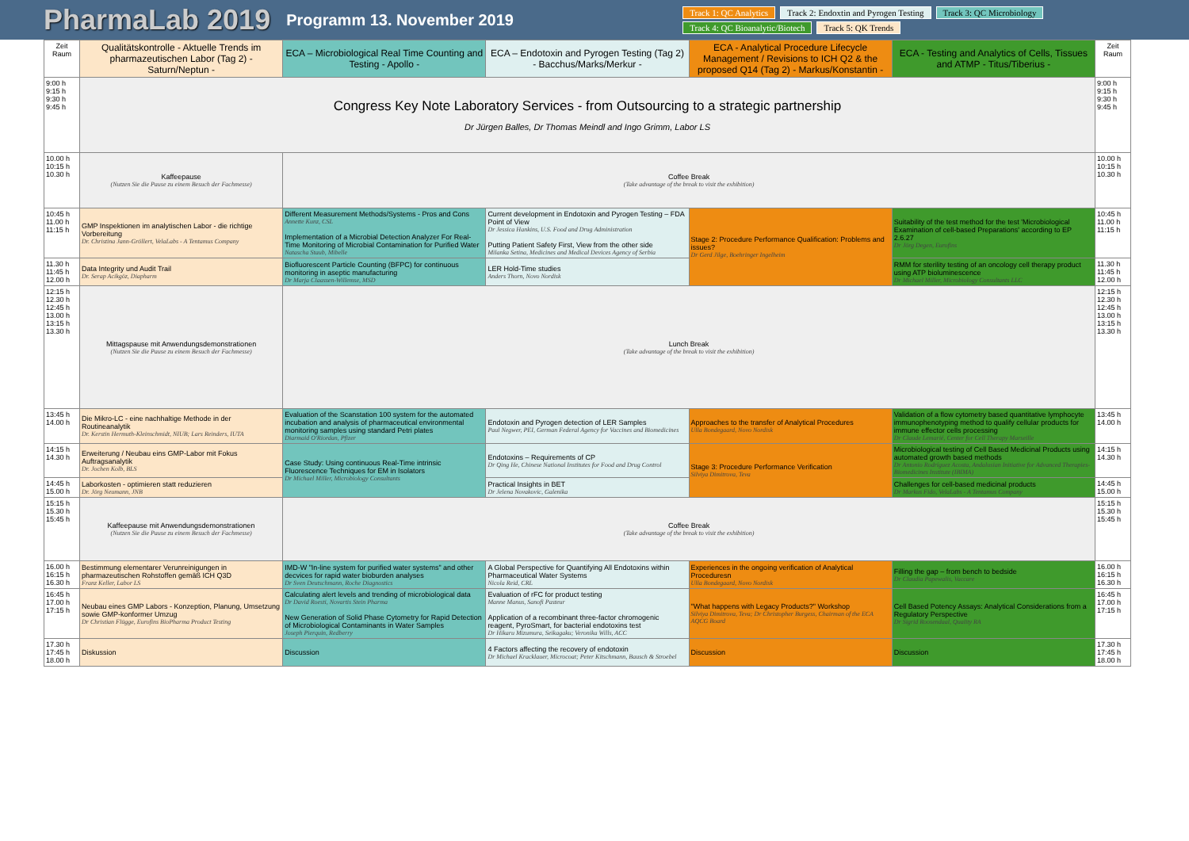PharmaLab 2019
Programm 13. November 2019
Track 1: QC Analytics Track 2: Endoxtin and Pyrogen Testing Track 3: QC Microbiology Track 4: QC Bioanalytic/Biotech Track 5: QK Trends
| Zeit Raum | Qualitätskontrolle - Aktuelle Trends im pharmazeutischen Labor (Tag 2) - Saturn/Neptun - | ECA – Microbiological Real Time Counting and Testing - Apollo - | ECA – Endotoxin and Pyrogen Testing (Tag 2) - Bacchus/Marks/Merkur - | ECA - Analytical Procedure Lifecycle Management / Revisions to ICH Q2 & the proposed Q14 (Tag 2) - Markus/Konstantin - | ECA - Testing and Analytics of Cells, Tissues and ATMP - Titus/Tiberius - | Zeit Raum |
| --- | --- | --- | --- | --- | --- | --- |
| 9:00 h 9:15 h 9:30 h 9:45 h | Congress Key Note Laboratory Services - from Outsourcing to a strategic partnership Dr Jürgen Balles, Dr Thomas Meindl and Ingo Grimm, Labor LS | | | | | 9:00 h 9:15 h 9:30 h 9:45 h |
| 10.00 h 10:15 h 10.30 h | Kaffeepause (Nutzen Sie die Pause zu einem Besuch der Fachmesse) | Coffee Break (Take advantage of the break to visit the exhibition) | | | | 10.00 h 10:15 h 10.30 h |
| 10:45 h 11.00 h 11:15 h | GMP Inspektionen im analytischen Labor - die richtige Vorbereitung Dr. Christina Jann-Gröllert, VelaLabs - A Tentamus Company | Different Measurement Methods/Systems - Pros and Cons Annette Kunz, CSL Implementation of a Microbial Detection Analyzer For Real-Time Monitoring of Microbial Contamination for Purified Water Natascha Staub, Mibelle | Current development in Endotoxin and Pyrogen Testing – FDA Point of View Dr Jessica Hankins, U.S. Food and Drug Administration Putting Patient Safety First, View from the other side Milanka Setina, Medicines and Medical Devices Agency of Serbia | Stage 2: Procedure Performance Qualification: Problems and issues? Dr Gerd Jilge, Boehringer Ingelheim | Suitability of the test method for the test 'Microbiological Examination of cell-based Preparations' according to EP 2.6.27 Dr Jörg Degen, Eurofins | 10:45 h 11.00 h 11:15 h |
| 11.30 h 11:45 h 12.00 h | Data Integrity und Audit Trail Dr. Serap Acikgöz, Diapharm | Biofluorescent Particle Counting (BFPC) for continuous monitoring in aseptic manufacturing Dr Marja Claassen-Willemse, MSD | LER Hold-Time studies Anders Thorn, Novo Nordisk | | RMM for sterility testing of an oncology cell therapy product using ATP bioluminescence Dr Michael Miller, Microbiology Consultants LLC | 11.30 h 11:45 h 12.00 h |
| 12:15 h 12.30 h 12:45 h 13.00 h 13:15 h 13.30 h | Mittagspause mit Anwendungsdemonstrationen (Nutzen Sie die Pause zu einem Besuch der Fachmesse) | Lunch Break (Take advantage of the break to visit the exhibition) | | | | 12:15 h 12.30 h 12:45 h 13.00 h 13:15 h 13.30 h |
| 13:45 h 14.00 h | Die Mikro-LC - eine nachhaltige Methode in der Routineanalytik Dr. Kerstin Hermuth-Kleinschmidt, NIUB; Lars Reinders, IUTA | Evaluation of the Scanstation 100 system for the automated incubation and analysis of pharmaceutical environmental monitoring samples using standard Petri plates Diarmaid O'Riordan, Pfizer | Endotoxin and Pyrogen detection of LER Samples Paul Negwer, PEI, German Federal Agency for Vaccines and Biomedicines | Approaches to the transfer of Analytical Procedures Ulla Bondegaard, Novo Nordisk | Validation of a flow cytometry based quantitative lymphocyte immunophenotyping method to qualify cellular products for immune effector cells processing Dr Claude Lemarié, Center for Cell Therapy Marseille | 13:45 h 14.00 h |
| 14:15 h 14.30 h | Erweiterung / Neubau eins GMP-Labor mit Fokus Auftragsanalytik Dr. Jochen Kolb, BLS | Case Study: Using continuous Real-Time intrinsic Fluorescence Techniques for EM in Isolators Dr Michael Miller, Microbiology Consultants | Endotoxins – Requirements of CP Dr Qing He, Chinese National Institutes for Food and Drug Control | Stage 3: Procedure Performance Verification Silviya Dimitrova, Teva | Microbiological testing of Cell Based Medicinal Products using automated growth based methods Dr Antonio Rodríguez Acosta, Andalusian Initiative for Advanced Therapies-Biomedicines Institute (IBIMA) | 14:15 h 14.30 h |
| 14:45 h 15.00 h | Laborkosten - optimieren statt reduzieren Dr. Jörg Neumann, JNB | | Practical Insights in BET Dr Jelena Novakovic, Galenika | | Challenges for cell-based medicinal products Dr Markus Fido, VelaLabs - A Tentamus Company | 14:45 h 15.00 h |
| 15:15 h 15.30 h 15:45 h | Kaffeepause mit Anwendungsdemonstrationen (Nutzen Sie die Pause zu einem Besuch der Fachmesse) | Coffee Break (Take advantage of the break to visit the exhibition) | | | | 15:15 h 15.30 h 15:45 h |
| 16.00 h 16:15 h 16.30 h | Bestimmung elementarer Verunreinigungen in pharmazeutischen Rohstoffen gemäß ICH Q3D Franz Keller, Labor LS | IMD-W "In-line system for purified water systems" and other decvices for rapid water bioburden analyses Dr Sven Deutschmann, Roche Diagnostics | A Global Perspective for Quantifying All Endotoxins within Pharmaceutical Water Systems Nicola Reid, CRL | Experiences in the ongoing verification of Analytical Proceduresn Ulla Bondegaard, Novo Nordisk | Filling the gap – from bench to bedside Dr Claudia Papewalis, Vaccare | 16.00 h 16:15 h 16.30 h |
| 16:45 h 17.00 h 17:15 h | Neubau eines GMP Labors - Konzeption, Planung, Umsetzung sowie GMP-konformer Umzug Dr Christian Flügge, Eurofins BioPharma Product Testing | Calculating alert levels and trending of microbiological data Dr David Roesti, Novartis Stein Pharma New Generation of Solid Phase Cytometry for Rapid Detection of Microbiological Contaminants in Water Samples Joseph Pierquin, Redberry | Evaluation of rFC for product testing Manne Manus, Sanofi Pasteur Application of a recombinant three-factor chromogenic reagent, PyroSmart, for bacterial endotoxins test Dr Hikaru Mizumura, Seikagaku; Veronika Wills, ACC | "What happens with Legacy Products?" Workshop Silviya Dimitrova, Teva; Dr Christopher Burgess, Chairman of the ECA AQCG Board | Cell Based Potency Assays: Analytical Considerations from a Regulatory Perspective Dr Sigrid Roosendaal, Quality RA | 16:45 h 17.00 h 17:15 h |
| 17.30 h 17:45 h 18.00 h | Diskussion | Discussion | 4 Factors affecting the recovery of endotoxin Dr Michael Kracklauer, Microcoat; Peter Kitschmann, Bausch & Stroebel | Discussion | Discussion | 17.30 h 17:45 h 18.00 h |